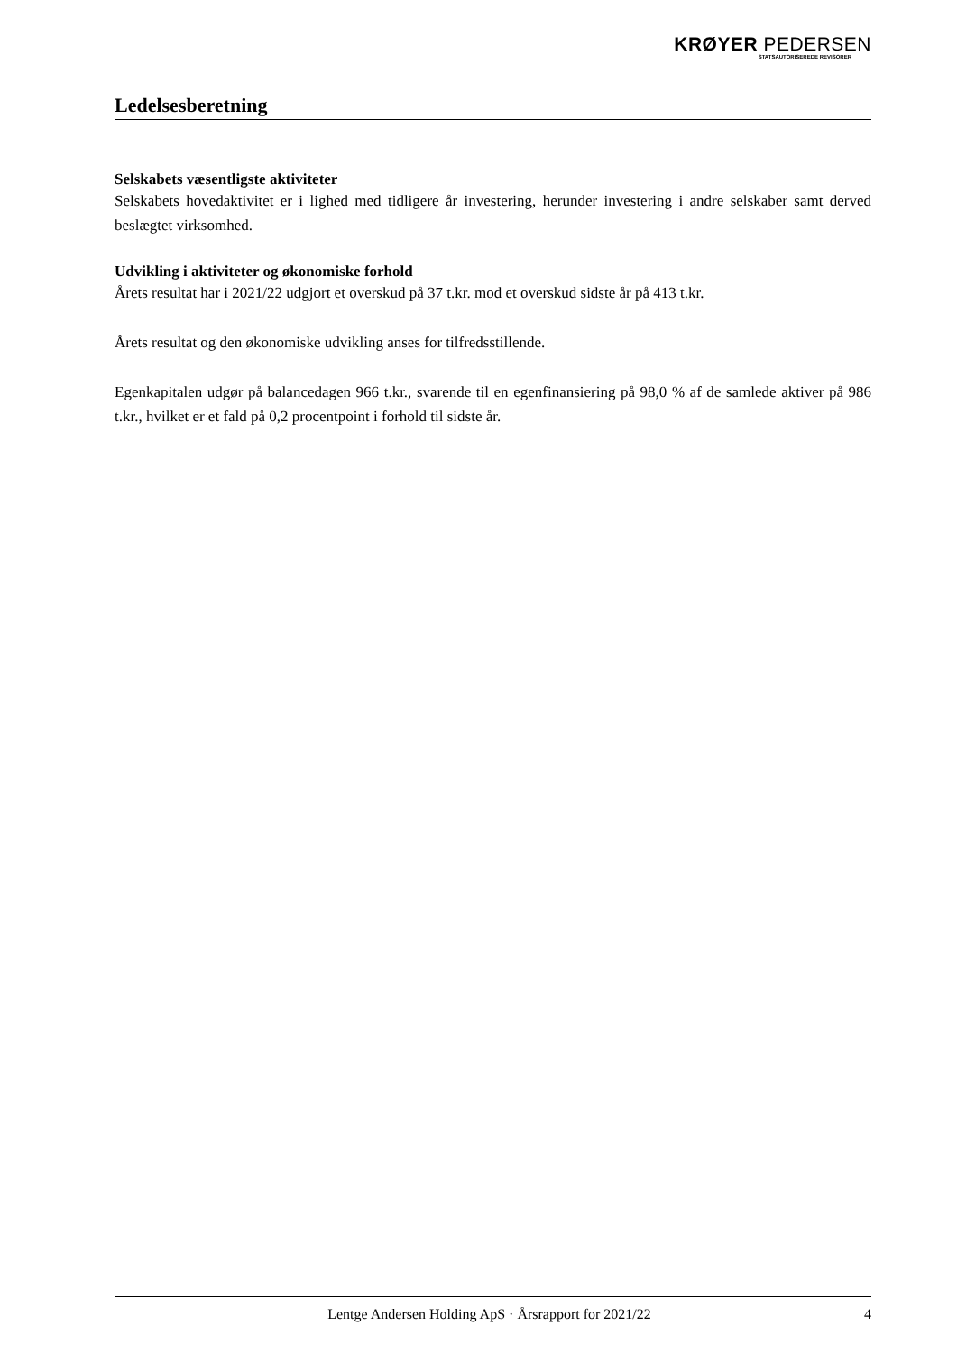KRØYER PEDERSEN
STATSAUTORISEREDE REVISORER
Ledelsesberetning
Selskabets væsentligste aktiviteter
Selskabets hovedaktivitet er i lighed med tidligere år investering, herunder investering i andre selskaber samt derved beslægtet virksomhed.
Udvikling i aktiviteter og økonomiske forhold
Årets resultat har i 2021/22 udgjort et overskud på 37 t.kr. mod et overskud sidste år på 413 t.kr.
Årets resultat og den økonomiske udvikling anses for tilfredsstillende.
Egenkapitalen udgør på balancedagen 966 t.kr., svarende til en egenfinansiering på 98,0 % af de samlede aktiver på 986 t.kr., hvilket er et fald på 0,2 procentpoint i forhold til sidste år.
Lentge Andersen Holding ApS · Årsrapport for 2021/22 4